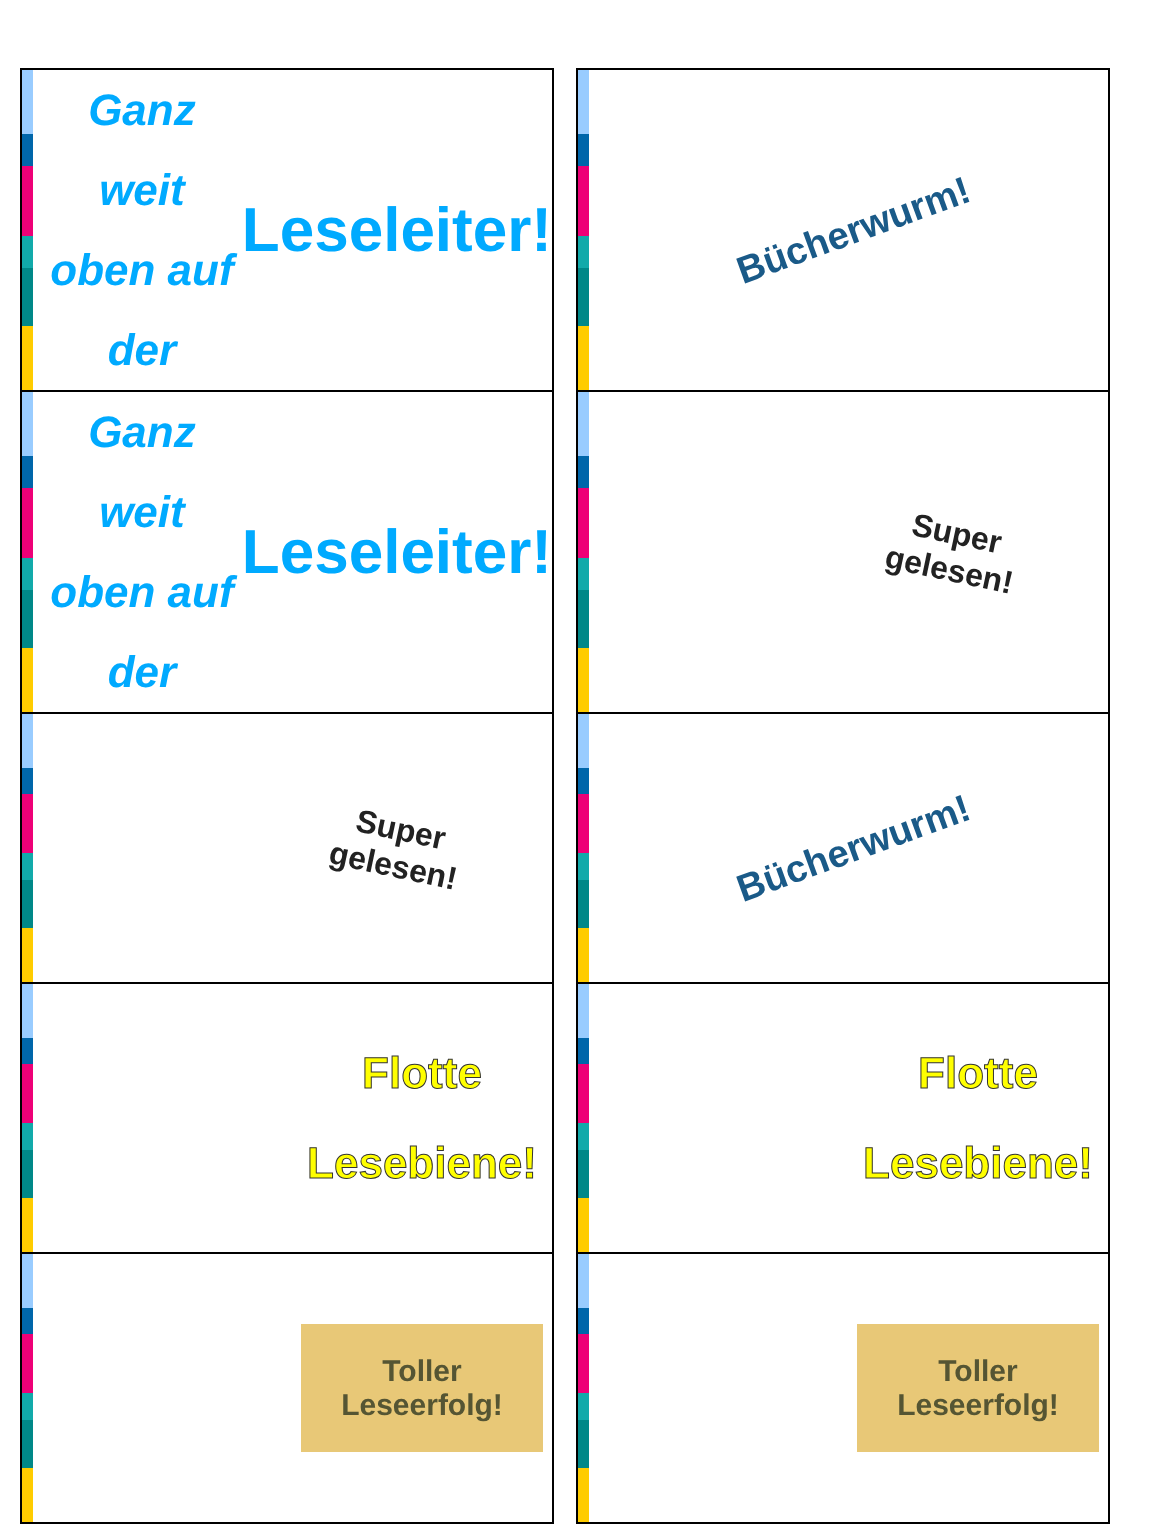| Ganz weit oben auf der Leseleiter! | | Bücherwurm! |
| Ganz weit oben auf der Leseleiter! | | Super gelesen! |
| Super gelesen! | | Bücherwurm! |
| Flotte Lesebiene! | | Flotte Lesebiene! |
| Toller Leseerfolg! | | Toller Leseerfolg! |